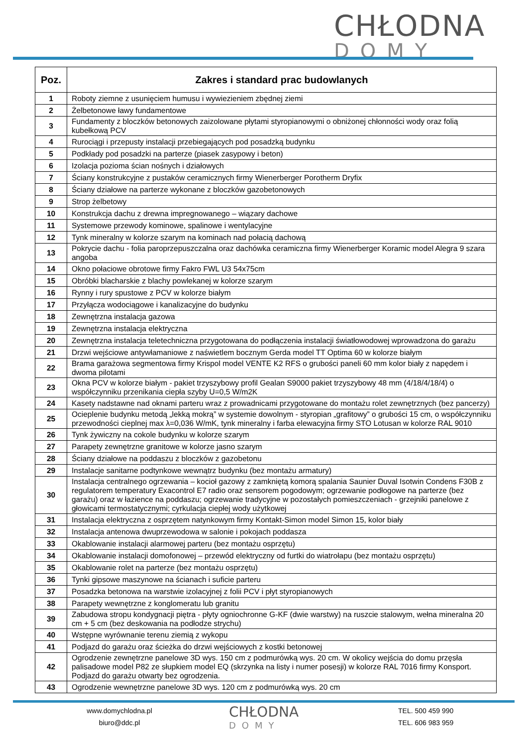CHŁODNA
DOMY
| Poz. | Zakres i standard prac budowlanych |
| --- | --- |
| 1 | Roboty ziemne z usunięciem humusu i wywiezieniem zbędnej ziemi |
| 2 | Żelbetonowe ławy fundamentowe |
| 3 | Fundamenty z bloczków betonowych zaizolowane płytami styropianowymi o obniżonej chłonności wody oraz folią kubełkową PCV |
| 4 | Rurociągi i przepusty instalacji przebiegających pod posadzką budynku |
| 5 | Podkłady pod posadzki na parterze (piasek zasypowy i beton) |
| 6 | Izolacja pozioma ścian nośnych i działowych |
| 7 | Ściany konstrukcyjne z pustaków ceramicznych firmy Wienerberger Porotherm Dryfix |
| 8 | Ściany działowe na parterze wykonane z bloczków gazobetonowych |
| 9 | Strop żelbetowy |
| 10 | Konstrukcja dachu z drewna impregnowanego – wiązary dachowe |
| 11 | Systemowe przewody kominowe, spalinowe i wentylacyjne |
| 12 | Tynk mineralny w kolorze szarym na kominach nad połacią dachową |
| 13 | Pokrycie dachu - folia paroprzepuszczalna oraz dachówka ceramiczna firmy Wienerberger Koramic model Alegra 9 szara angoba |
| 14 | Okno połaciowe obrotowe firmy Fakro FWL U3 54x75cm |
| 15 | Obróbki blacharskie z blachy powlekanej w kolorze szarym |
| 16 | Rynny i rury spustowe z PCV w kolorze białym |
| 17 | Przyłącza wodociągowe i kanalizacyjne do budynku |
| 18 | Zewnętrzna instalacja gazowa |
| 19 | Zewnętrzna instalacja elektryczna |
| 20 | Zewnętrzna instalacja teletechniczna przygotowana do podłączenia instalacji światłowodowej wprowadzona do garażu |
| 21 | Drzwi wejściowe antywłamaniowe z naświetlem bocznym Gerda model TT Optima 60 w kolorze białym |
| 22 | Brama garażowa segmentowa firmy Krispol model VENTE K2 RFS o grubości paneli 60 mm kolor biały z napędem i dwoma pilotami |
| 23 | Okna PCV w kolorze białym - pakiet trzyszybowy profil Gealan S9000 pakiet trzyszybowy 48 mm (4/18/4/18/4) o współczynniku przenikania ciepła szyby U=0,5 W/m2K |
| 24 | Kasety nadstawne nad oknami parteru wraz z prowadnicami przygotowane do montażu rolet zewnętrznych (bez pancerzy) |
| 25 | Ocieplenie budynku metodą „lekką mokrą” w systemie dowolnym - styropian „grafitowy” o grubości 15 cm, o współczynniku przewodności cieplnej max λ=0,036 W/mK, tynk mineralny i farba elewacyjna firmy STO Lotusan w kolorze RAL 9010 |
| 26 | Tynk żywiczny na cokole budynku w kolorze szarym |
| 27 | Parapety zewnętrzne granitowe w kolorze jasno szarym |
| 28 | Ściany działowe na poddaszu z bloczków z gazobetonu |
| 29 | Instalacje sanitarne podtynkowe wewnątrz budynku (bez montażu armatury) |
| 30 | Instalacja centralnego ogrzewania – kocioł gazowy z zamkniętą komorą spalania Saunier Duval Isotwin Condens F30B z regulatorem temperatury Exacontrol E7 radio oraz sensorem pogodowym; ogrzewanie podłogowe na parterze (bez garażu) oraz w łazience na poddaszu; ogrzewanie tradycyjne w pozostałych pomieszczeniach - grzejniki panelowe z głowicami termostatycznymi; cyrkulacja ciepłej wody użytkowej |
| 31 | Instalacja elektryczna z osprzętem natynkowym firmy Kontakt-Simon model Simon 15, kolor biały |
| 32 | Instalacja antenowa dwuprzewodowa w salonie i pokojach poddasza |
| 33 | Okablowanie instalacji alarmowej parteru (bez montażu osprzętu) |
| 34 | Okablowanie instalacji domofonowej – przewód elektryczny od furtki do wiatrołapu (bez montażu osprzętu) |
| 35 | Okablowanie rolet na parterze (bez montażu osprzętu) |
| 36 | Tynki gipsowe maszynowe na ścianach i suficie parteru |
| 37 | Posadzka betonowa na warstwie izolacyjnej z folii PCV i płyt styropianowych |
| 38 | Parapety wewnętrzne z konglomeratu lub granitu |
| 39 | Zabudowa stropu kondygnacji piętra - płyty ogniochronne G-KF (dwie warstwy) na ruszcie stalowym, wełna mineralna 20 cm + 5 cm (bez deskowania na podłodze strychu) |
| 40 | Wstępne wyrównanie terenu ziemią z wykopu |
| 41 | Podjazd do garażu oraz ścieżka do drzwi wejściowych z kostki betonowej |
| 42 | Ogrodzenie zewnętrzne panelowe 3D wys. 150 cm z podmurówką wys. 20 cm. W okolicy wejścia do domu przęsła palisadowe model P82 ze słupkiem model EQ (skrzynka na listy i numer posesji) w kolorze RAL 7016 firmy Konsport. Podjazd do garażu otwarty bez ogrodzenia. |
| 43 | Ogrodzenie wewnętrzne panelowe 3D wys. 120 cm z podmurówką wys. 20 cm |
www.domychlodna.pl
biuro@ddc.pl
CHŁODNA
DOMY
TEL. 500 459 990
TEL. 606 983 959